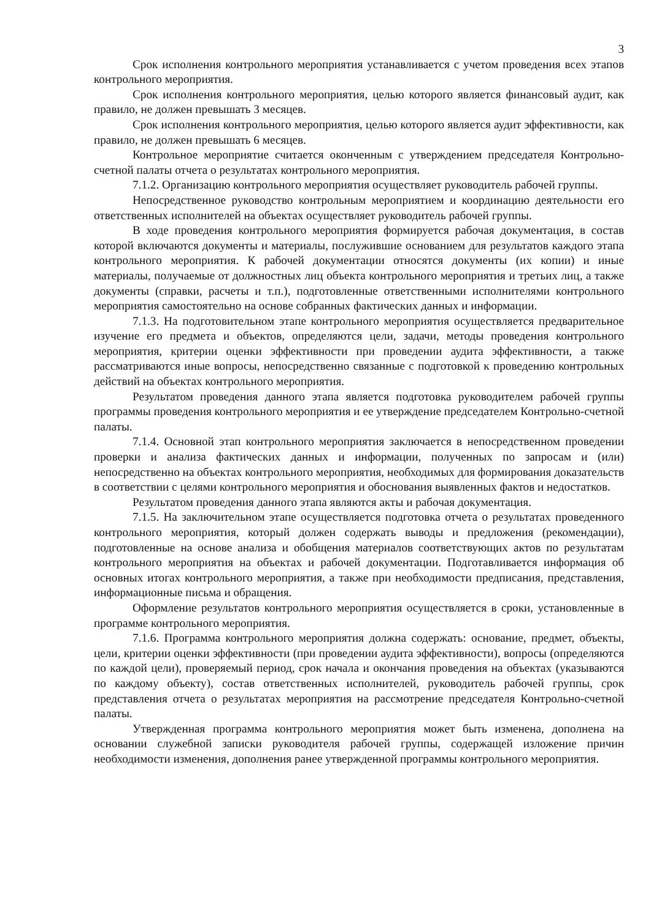3
Срок исполнения контрольного мероприятия устанавливается с учетом проведения всех этапов контрольного мероприятия.
Срок исполнения контрольного мероприятия, целью которого является финансовый аудит, как правило, не должен превышать 3 месяцев.
Срок исполнения контрольного мероприятия, целью которого является аудит эффективности, как правило, не должен превышать 6 месяцев.
Контрольное мероприятие считается оконченным с утверждением председателя Контрольно-счетной палаты отчета о результатах контрольного мероприятия.
7.1.2. Организацию контрольного мероприятия осуществляет руководитель рабочей группы.
Непосредственное руководство контрольным мероприятием и координацию деятельности его ответственных исполнителей на объектах осуществляет руководитель рабочей группы.
В ходе проведения контрольного мероприятия формируется рабочая документация, в состав которой включаются документы и материалы, послужившие основанием для результатов каждого этапа контрольного мероприятия. К рабочей документации относятся документы (их копии) и иные материалы, получаемые от должностных лиц объекта контрольного мероприятия и третьих лиц, а также документы (справки, расчеты и т.п.), подготовленные ответственными исполнителями контрольного мероприятия самостоятельно на основе собранных фактических данных и информации.
7.1.3. На подготовительном этапе контрольного мероприятия осуществляется предварительное изучение его предмета и объектов, определяются цели, задачи, методы проведения контрольного мероприятия, критерии оценки эффективности при проведении аудита эффективности, а также рассматриваются иные вопросы, непосредственно связанные с подготовкой к проведению контрольных действий на объектах контрольного мероприятия.
Результатом проведения данного этапа является подготовка руководителем рабочей группы программы проведения контрольного мероприятия и ее утверждение председателем Контрольно-счетной палаты.
7.1.4. Основной этап контрольного мероприятия заключается в непосредственном проведении проверки и анализа фактических данных и информации, полученных по запросам и (или) непосредственно на объектах контрольного мероприятия, необходимых для формирования доказательств в соответствии с целями контрольного мероприятия и обоснования выявленных фактов и недостатков.
Результатом проведения данного этапа являются акты и рабочая документация.
7.1.5. На заключительном этапе осуществляется подготовка отчета о результатах проведенного контрольного мероприятия, который должен содержать выводы и предложения (рекомендации), подготовленные на основе анализа и обобщения материалов соответствующих актов по результатам контрольного мероприятия на объектах и рабочей документации. Подготавливается информация об основных итогах контрольного мероприятия, а также при необходимости предписания, представления, информационные письма и обращения.
Оформление результатов контрольного мероприятия осуществляется в сроки, установленные в программе контрольного мероприятия.
7.1.6. Программа контрольного мероприятия должна содержать: основание, предмет, объекты, цели, критерии оценки эффективности (при проведении аудита эффективности), вопросы (определяются по каждой цели), проверяемый период, срок начала и окончания проведения на объектах (указываются по каждому объекту), состав ответственных исполнителей, руководитель рабочей группы, срок представления отчета о результатах мероприятия на рассмотрение председателя Контрольно-счетной палаты.
Утвержденная программа контрольного мероприятия может быть изменена, дополнена на основании служебной записки руководителя рабочей группы, содержащей изложение причин необходимости изменения, дополнения ранее утвержденной программы контрольного мероприятия.